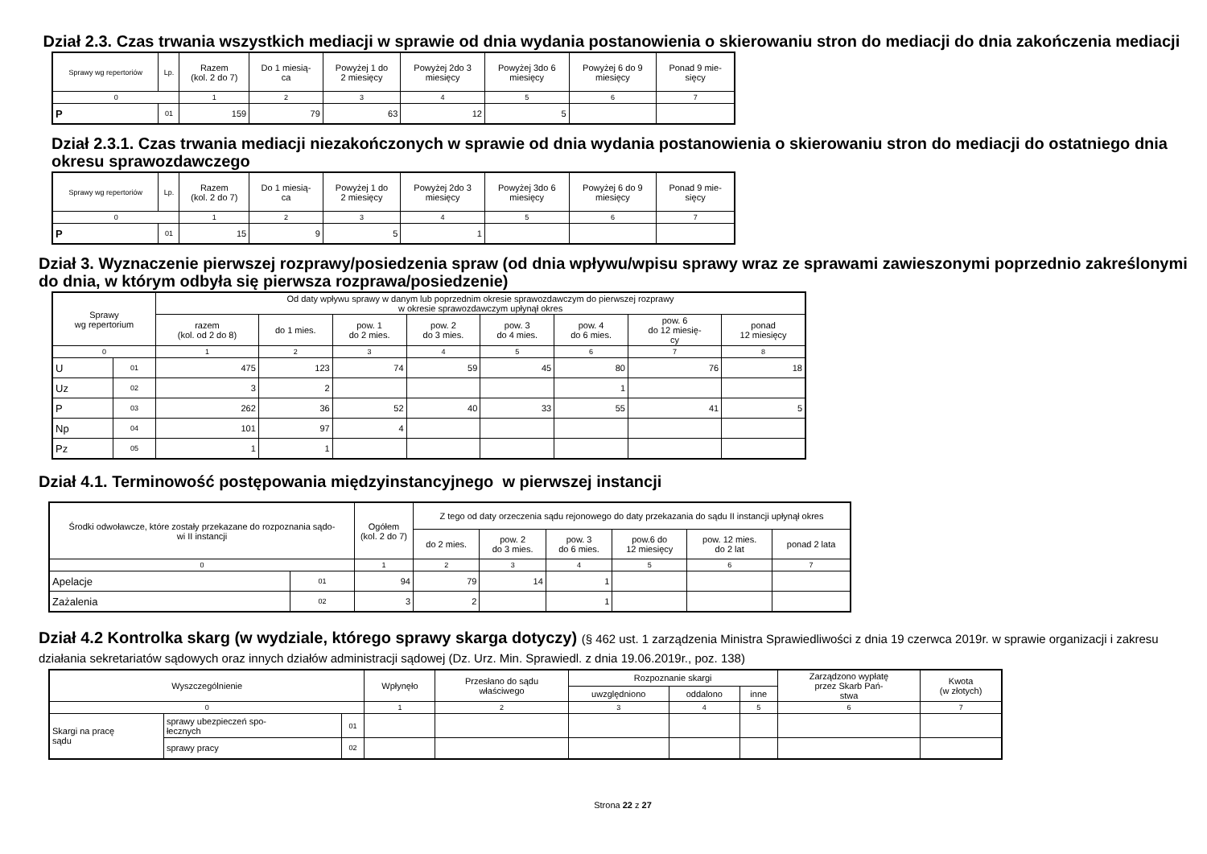Dział 2.3. Czas trwania wszystkich mediacji w sprawie od dnia wydania postanowienia o skierowaniu stron do mediacji do dnia zakończenia mediacji
| Sprawy wg repertoriów | Lp. | Razem (kol. 2 do 7) | Do 1 miesią- ca | Powyżej 1 do 2 miesięcy | Powyżej 2do 3 miesięcy | Powyżej 3do 6 miesięcy | Powyżej 6 do 9 miesięcy | Ponad 9 mie- sięcy |
| --- | --- | --- | --- | --- | --- | --- | --- | --- |
| 0 | | 1 | 2 | 3 | 4 | 5 | 6 | 7 |
| P | 01 | 159 | 79 | 63 | 12 | 5 | | |
Dział 2.3.1. Czas trwania mediacji niezakończonych w sprawie od dnia wydania postanowienia o skierowaniu stron do mediacji do ostatniego dnia okresu sprawozdawczego
| Sprawy wg repertoriów | Lp. | Razem (kol. 2 do 7) | Do 1 miesią- ca | Powyżej 1 do 2 miesięcy | Powyżej 2do 3 miesięcy | Powyżej 3do 6 miesięcy | Powyżej 6 do 9 miesięcy | Ponad 9 mie- sięcy |
| --- | --- | --- | --- | --- | --- | --- | --- | --- |
| 0 | | 1 | 2 | 3 | 4 | 5 | 6 | 7 |
| P | 01 | 15 | 9 | 5 | 1 | | | |
Dział 3. Wyznaczenie pierwszej rozprawy/posiedzenia spraw (od dnia wpływu/wpisu sprawy wraz ze sprawami zawieszonymi poprzednio zakreślonymi do dnia, w którym odbyła się pierwsza rozprawa/posiedzenie)
| Sprawy wg repertorium | | Od daty wpływu sprawy w danym lub poprzednim okresie sprawozdawczym do pierwszej rozprawy w okresie sprawozdawczym upłynął okres | | | | | | | |
| --- | --- | --- | --- | --- | --- | --- | --- | --- | --- |
| | | razem (kol. od 2 do 8) | do 1 mies. | pow. 1 do 2 mies. | pow. 2 do 3 mies. | pow. 3 do 4 mies. | pow. 4 do 6 mies. | pow. 6 do 12 miesię- cy | ponad 12 miesięcy |
| 0 | | 1 | 2 | 3 | 4 | 5 | 6 | 7 | 8 |
| U | 01 | 475 | 123 | 74 | 59 | 45 | 80 | 76 | 18 |
| Uz | 02 | 3 | 2 | | | | 1 | | |
| P | 03 | 262 | 36 | 52 | 40 | 33 | 55 | 41 | 5 |
| Np | 04 | 101 | 97 | 4 | | | | | |
| Pz | 05 | 1 | 1 | | | | | | |
Dział 4.1. Terminowość postępowania międzyinstancyjnego w pierwszej instancji
| Środki odwoławcze, które zostały przekazane do rozpoznania sądo- wi II instancji | | Ogółem (kol. 2 do 7) | Z tego od daty orzeczenia sądu rejonowego do daty przekazania do sądu II instancji upłynął okres | | | | | |
| --- | --- | --- | --- | --- | --- | --- | --- | --- |
| | | | do 2 mies. | pow. 2 do 3 mies. | pow. 3 do 6 mies. | pow.6 do 12 miesięcy | pow. 12 mies. do 2 lat | ponad 2 lata |
| 0 | | 1 | 2 | 3 | 4 | 5 | 6 | 7 |
| Apelacje | 01 | 94 | 79 | 14 | 1 | | | |
| Zażalenia | 02 | 3 | 2 | | 1 | | | |
Dział 4.2 Kontrolka skarg (w wydziale, którego sprawy skarga dotyczy) (§ 462 ust. 1 zarządzenia Ministra Sprawiedliwości z dnia 19 czerwca 2019r. w sprawie organizacji i zakresu działania sekretariatów sądowych oraz innych działów administracji sądowej (Dz. Urz. Min. Sprawiedl. z dnia 19.06.2019r., poz. 138)
| Wyszczególnienie | | | Wpłynęło | Przesłano do sądu właściwego | Rozpoznanie skargi | | | Zarządzono wypłatę przez Skarb Pań- stwa | Kwota (w złotych) |
| --- | --- | --- | --- | --- | --- | --- | --- | --- | --- |
| | | | | | uwzględniono | oddalono | inne | | |
| 0 | | | 1 | 2 | 3 | 4 | 5 | 6 | 7 |
| Skargi na pracę sądu | sprawy ubezpieczeń spo- łecznych | 01 | | | | | | | |
| | sprawy pracy | 02 | | | | | | | |
Strona 22 z 27